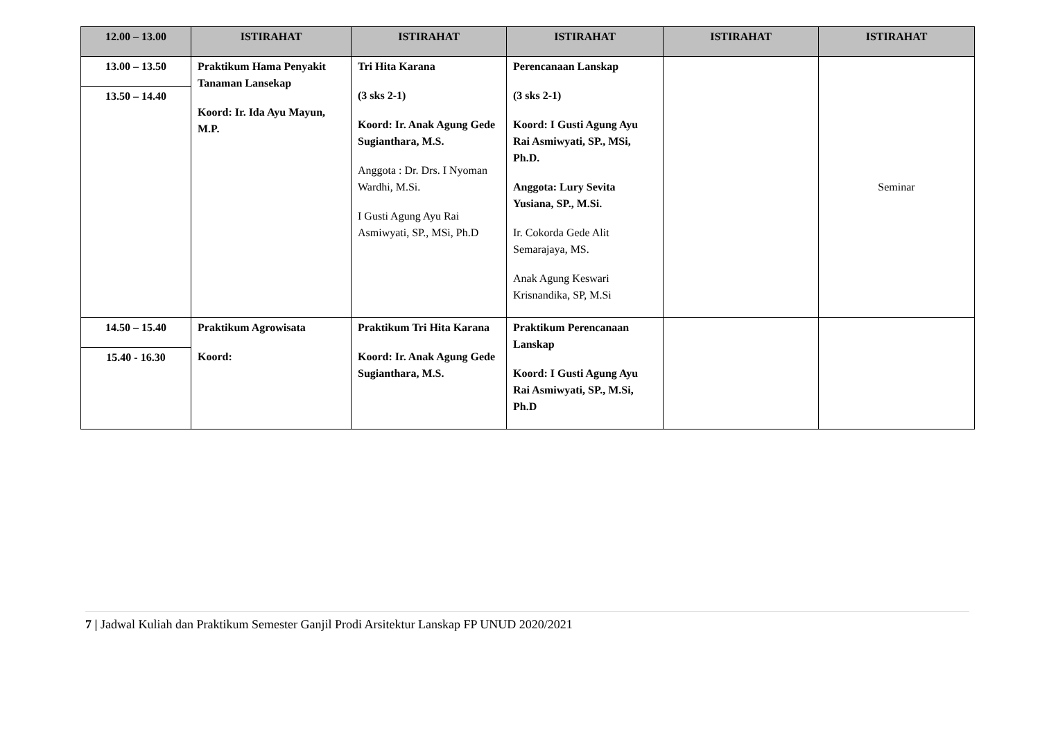| 12.00 – 13.00 | ISTIRAHAT | ISTIRAHAT | ISTIRAHAT | ISTIRAHAT | ISTIRAHAT |
| 13.00 – 13.50 13.50 – 14.40 | Praktikum Hama Penyakit Tanaman Lansekap Koord: Ir. Ida Ayu Mayun, M.P. | Tri Hita Karana (3 sks 2-1) Koord: Ir. Anak Agung Gede Sugianthara, M.S. Anggota : Dr. Drs. I Nyoman Wardhi, M.Si. I Gusti Agung Ayu Rai Asmiwyati, SP., MSi, Ph.D | Perencanaan Lanskap (3 sks 2-1) Koord: I Gusti Agung Ayu Rai Asmiwyati, SP., MSi, Ph.D. Anggota: Lury Sevita Yusiana, SP., M.Si. Ir. Cokorda Gede Alit Semarajaya, MS. Anak Agung Keswari Krisnandika, SP, M.Si | | Seminar |
| 14.50 – 15.40 15.40 - 16.30 | Praktikum Agrowisata Koord: | Praktikum Tri Hita Karana Koord: Ir. Anak Agung Gede Sugianthara, M.S. | Praktikum Perencanaan Lanskap Koord: I Gusti Agung Ayu Rai Asmiwyati, SP., M.Si, Ph.D | | |
7 | Jadwal Kuliah dan Praktikum Semester Ganjil Prodi Arsitektur Lanskap FP UNUD 2020/2021